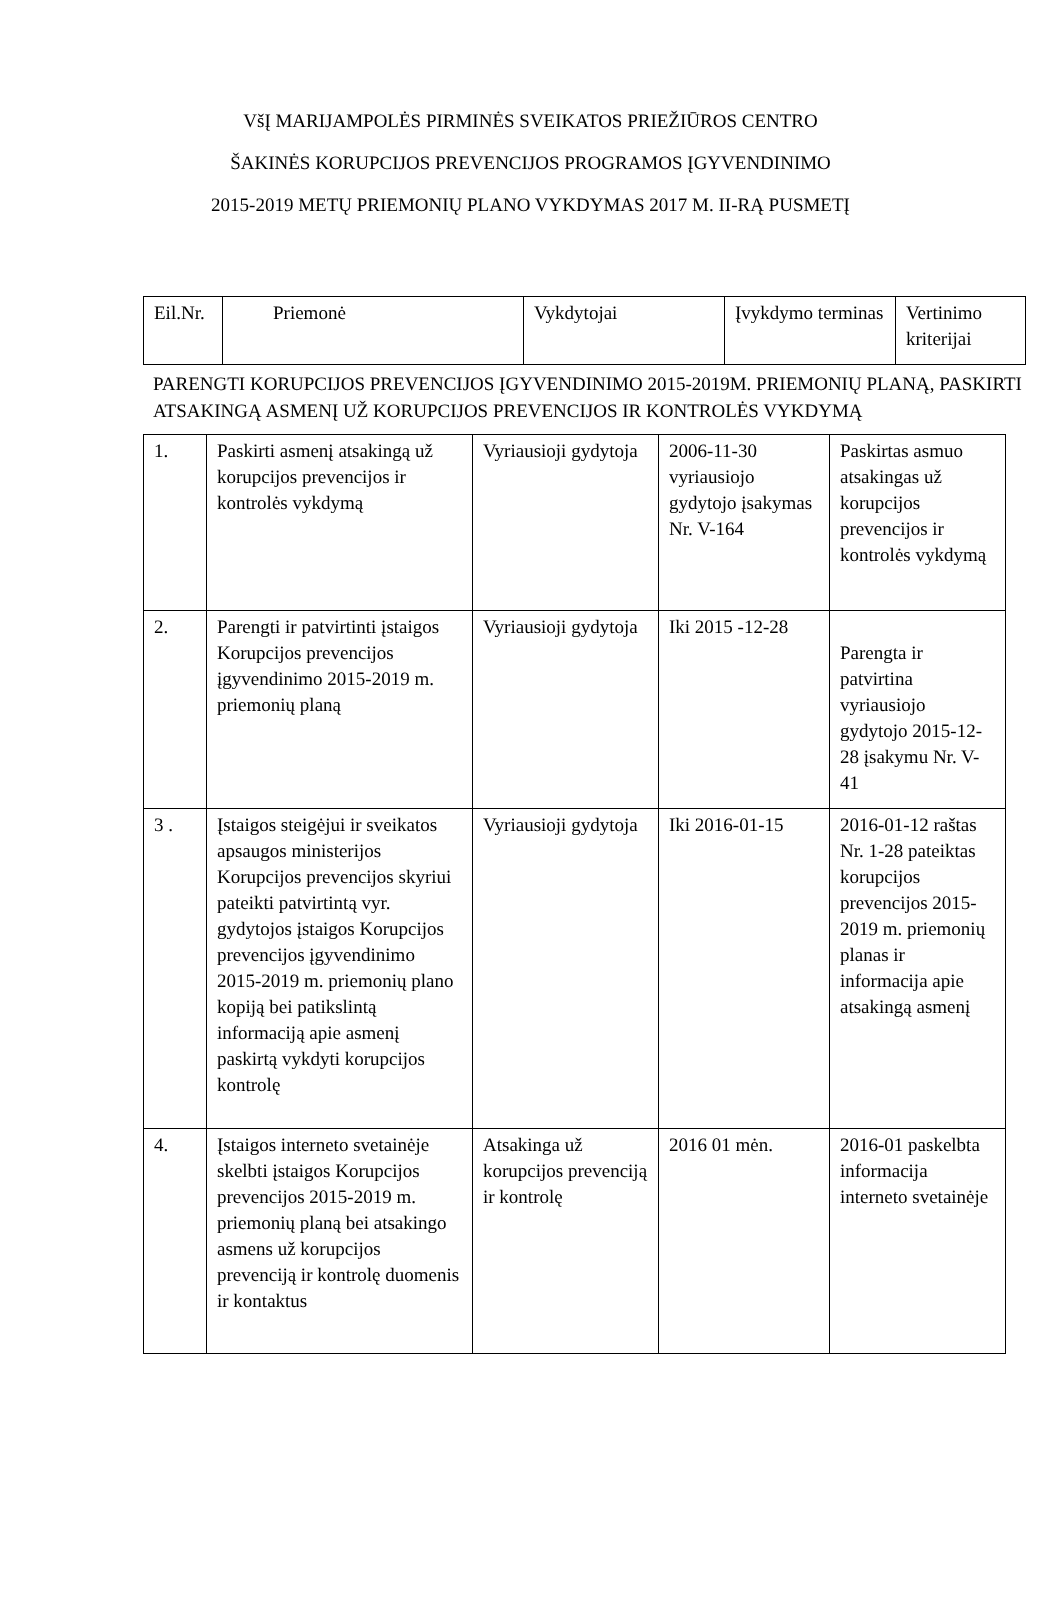VšĮ MARIJAMPOLĖS PIRMINĖS SVEIKATOS PRIEŽIŪROS CENTRO
ŠAKINĖS KORUPCIJOS PREVENCIJOS PROGRAMOS ĮGYVENDINIMO
2015-2019 METŲ PRIEMONIŲ PLANO VYKDYMAS 2017 M. II-RĄ PUSMETĮ
| Eil.Nr. | Priemonė | Vykdytojai | Įvykdymo terminas | Vertinimo kriterijai |
PARENGTI KORUPCIJOS PREVENCIJOS ĮGYVENDINIMO 2015-2019M. PRIEMONIŲ PLANĄ, PASKIRTI ATSAKINGĄ ASMENĮ UŽ KORUPCIJOS PREVENCIJOS IR KONTROLĖS VYKDYMĄ
| 1. | Paskirti asmenį atsakingą už korupcijos prevencijos ir kontrolės vykdymą | Vyriausioji gydytoja | 2006-11-30 vyriausiojo gydytojo įsakymas Nr. V-164 | Paskirtas asmuo atsakingas už korupcijos prevencijos ir kontrolės vykdymą |
| 2. | Parengti ir patvirtinti įstaigos Korupcijos prevencijos įgyvendinimo 2015-2019 m. priemonių planą | Vyriausioji gydytoja | Iki 2015 -12-28 | Parengta ir patvirtina vyriausiojo gydytojo 2015-12-28 įsakymu Nr. V-41 |
| 3 . | Įstaigos steigėjui ir sveikatos apsaugos ministerijos Korupcijos prevencijos skyriui pateikti patvirtintą vyr. gydytojos įstaigos Korupcijos prevencijos įgyvendinimo 2015-2019 m. priemonių plano kopiją bei patikslintą informaciją apie asmenį paskirtą vykdyti korupcijos kontrolę | Vyriausioji gydytoja | Iki 2016-01-15 | 2016-01-12 raštas Nr. 1-28 pateiktas korupcijos prevencijos 2015-2019 m. priemonių planas ir informacija apie atsakingą asmenį |
| 4. | Įstaigos interneto svetainėje skelbti įstaigos Korupcijos prevencijos 2015-2019 m. priemonių planą bei atsakingo asmens už korupcijos prevenciją ir kontrolę duomenis ir kontaktus | Atsakinga už korupcijos prevenciją ir kontrolę | 2016 01 mėn. | 2016-01 paskelbta informacija interneto svetainėje |